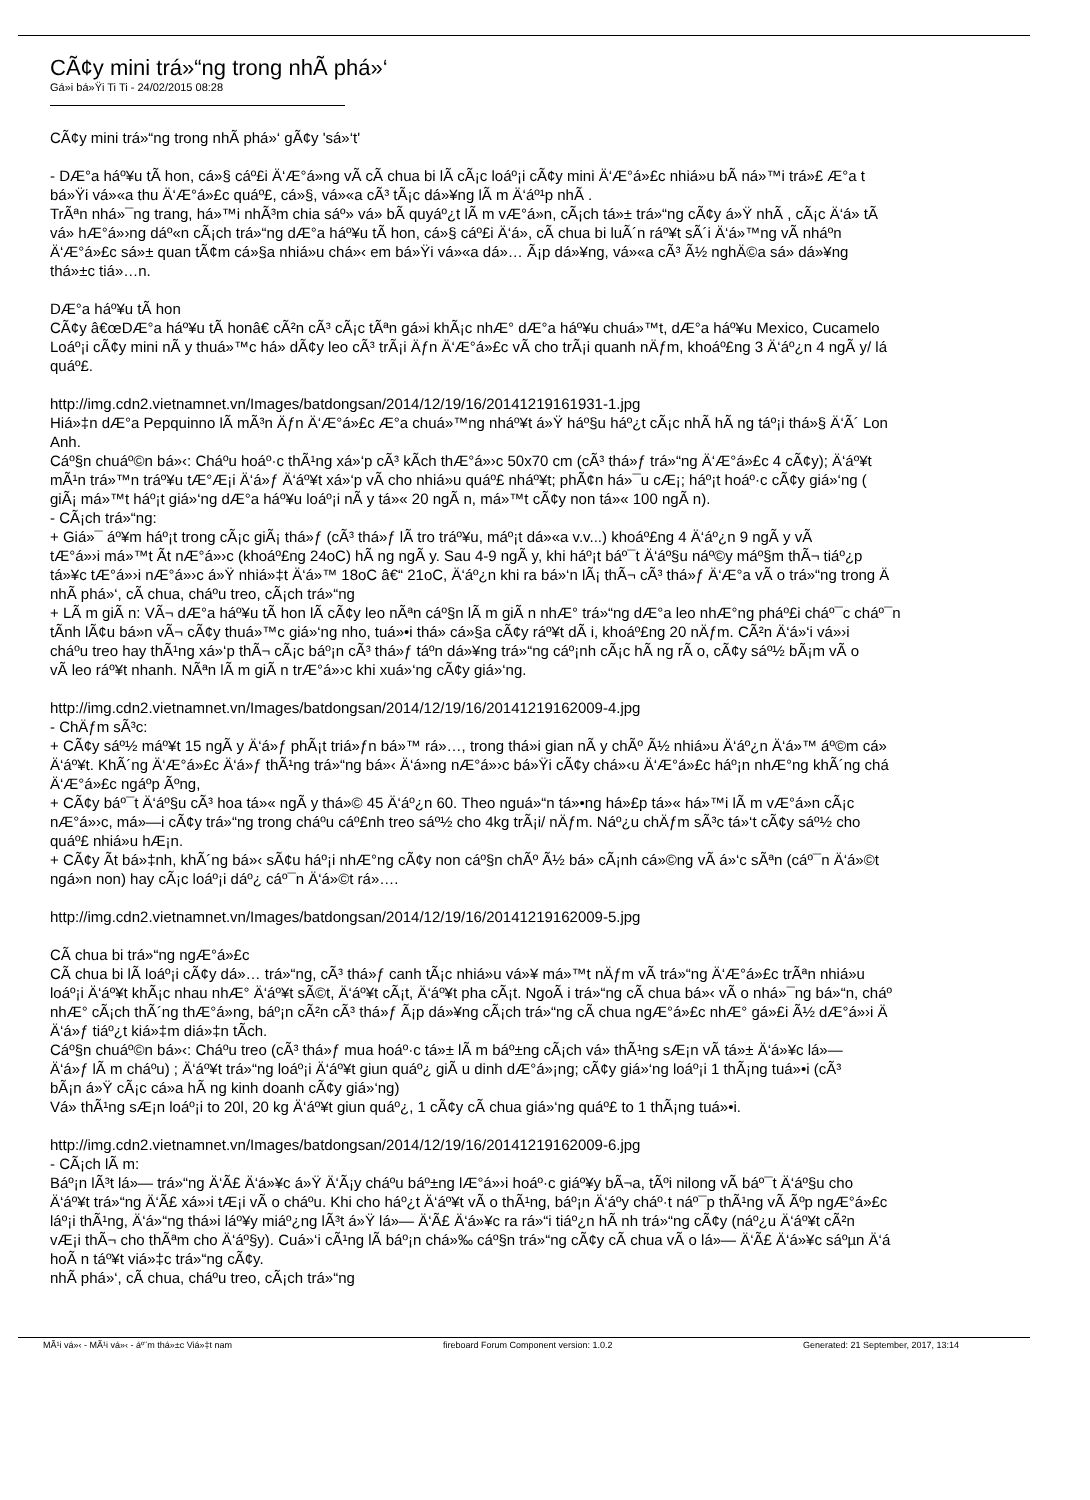CÃ¢y mini trá»“ng trong nhÃ phá»‘
Gá»­i bá»Ÿi Ti Ti - 24/02/2015 08:28
CÃ¢y mini trá»“ng trong nhÃ phá»‘ gÃ¢y 'sá»‘t'
- DÆ°a háº¥u tÃ­ hon, cá»§ cáº£i Ä‘Æ°á»ng vÃ cÃ chua bi lÃ cÃ¡c loáº¡i cÃ¢y mini Ä‘Æ°á»£c nhiá»u bÃ ná»™i trá»£ Æ°a t
bá»Ÿi vá»«a thu Ä‘Æ°á»£c quáº£, cá»§, vá»«a cÃ³ tÃ¡c dá»¥ng lÃ m Ä‘áº¹p nhÃ .
TrÃªn nhá»¯ng trang, há»™i nhÃ³m chia sáº» vá» bÃ­ quyáº¿t lÃ m vÆ°á»n, cÃ¡ch tá»± trá»“ng cÃ¢y á»Ÿ nhÃ , cÃ¡c Ä‘á» tÃ
vá» hÆ°á»›ng dáº«n cÃ¡ch trá»“ng dÆ°a háº¥u tÃ­ hon, cá»§ cáº£i Ä‘á», cÃ chua bi luÃ´n ráº¥t sÃ´i Ä‘á»™ng vÃ nháº­n
Ä‘Æ°á»£c sá»± quan tÃ¢m cá»§a nhiá»u chá»‹ em bá»Ÿi vá»«a dá»… Ã¡p dá»¥ng, vá»«a cÃ³ Ã½ nghÄ©a sá»­ dá»¥ng
thá»±c tiá»…n.
DÆ°a háº¥u tÃ­ hon
CÃ¢y â€œDÆ°a háº¥u tÃ­ honâ€ cÃ²n cÃ³ cÃ¡c tÃªn gá»i khÃ¡c nhÆ° dÆ°a háº¥u chuá»™t, dÆ°a háº¥u Mexico, Cucamelo
Loáº¡i cÃ¢y mini nÃ y thuá»™c há» dÃ¢y leo cÃ³ trÃ¡i Äƒn Ä‘Æ°á»£c vÃ cho trÃ¡i quanh nÄƒm, khoáº£ng 3 Ä‘áº¿n 4 ngÃ y/ lá
quáº£.
http://img.cdn2.vietnamnet.vn/Images/batdongsan/2014/12/19/16/20141219161931-1.jpg
Hiá»‡n dÆ°a Pepquinno lÃ mÃ³n Äƒn Ä‘Æ°á»£c Æ°a chuá»™ng nháº¥t á»Ÿ háº§u háº¿t cÃ¡c nhÃ hÃ ng táº¡i thá»§ Ä‘Ã´ Lon
Anh.
Cáº§n chuáº©n bá»‹: Cháº­u hoáº·c thÃ¹ng xá»‘p cÃ³ kÃ­ch thÆ°á»›c 50x70 cm (cÃ³ thá»ƒ trá»“ng Ä‘Æ°á»£c 4 cÃ¢y); Ä‘áº¥t
mÃ¹n trá»™n tráº¥u tÆ°Æ¡i Ä‘á»ƒ Ä‘áº¥t xá»‘p vÃ cho nhiá»u quáº£ nháº¥t; phÃ¢n há»¯u cÆ¡; háº¡t hoáº·c cÃ¢y giá»‘ng (
giÃ¡ má»™t háº¡t giá»‘ng dÆ°a háº¥u loáº¡i nÃ y tá»« 20 ngÃ n, má»™t cÃ¢y non tá»« 100 ngÃ n).
- CÃ¡ch trá»“ng:
+ Giá»¯ áº¥m háº¡t trong cÃ¡c giÃ¡ thá»ƒ (cÃ³ thá»ƒ lÃ tro tráº¥u, máº¡t dá»«a v.v...) khoáº£ng 4 Ä‘áº¿n 9 ngÃ y vÃ
tÆ°á»›i má»™t Ã­t nÆ°á»›c (khoáº£ng 24oC) hÃ ng ngÃ y. Sau 4-9 ngÃ y, khi háº¡t báº¯t Ä‘áº§u náº©y máº§m thÃ¬ tiáº¿p
tá»¥c tÆ°á»›i nÆ°á»›c á»Ÿ nhiá»‡t Ä‘á»™ 18oC â€“ 21oC, Ä‘áº¿n khi ra bá»‘n lÃ¡ thÃ¬ cÃ³ thá»ƒ Ä‘Æ°a vÃ o trá»“ng trong Ä
nhÃ phá»‘, cÃ chua, cháº­u treo, cÃ¡ch trá»“ng
+ LÃ m giÃ n: VÃ¬ dÆ°a háº¥u tÃ­ hon lÃ cÃ¢y leo nÃªn cáº§n lÃ m giÃ n nhÆ° trá»“ng dÆ°a leo nhÆ°ng pháº£i cháº¯c cháº¯n
tÃ­nh lÃ¢u bá»n vÃ¬ cÃ¢y thuá»™c giá»‘ng nho, tuá»•i thá» cá»§a cÃ¢y ráº¥t dÃ i, khoáº£ng 20 nÄƒm. CÃ²n Ä‘á»‘i vá»›i
cháº­u treo hay thÃ¹ng xá»‘p thÃ¬ cÃ¡c báº¡n cÃ³ thá»ƒ táº­n dá»¥ng trá»“ng cáº¡nh cÃ¡c hÃ ng rÃ o, cÃ¢y sáº½ bÃ¡m vÃ o
vÃ leo ráº¥t nhanh. NÃªn lÃ m giÃ n trÆ°á»›c khi xuá»‘ng cÃ¢y giá»‘ng.
http://img.cdn2.vietnamnet.vn/Images/batdongsan/2014/12/19/16/20141219162009-4.jpg
- ChÄƒm sÃ³c:
+ CÃ¢y sáº½ máº¥t 15 ngÃ y Ä‘á»ƒ phÃ¡t triá»ƒn bá»™ rá»…, trong thá»i gian nÃ y chÃº Ã½ nhiá»u Ä‘áº¿n Ä‘á»™ áº©m cá»
Ä‘áº¥t. KhÃ´ng Ä‘Æ°á»£c Ä‘á»ƒ thÃ¹ng trá»“ng bá»‹ Ä‘á»ng nÆ°á»›c bá»Ÿi cÃ¢y chá»‹u Ä‘Æ°á»£c háº¡n nhÆ°ng khÃ´ng chá
Ä‘Æ°á»£c ngáº­p Ãºng,
+ CÃ¢y báº¯t Ä‘áº§u cÃ³ hoa tá»« ngÃ y thá»© 45 Ä‘áº¿n 60. Theo nguá»“n tá»•ng há»£p tá»« há»™i lÃ m vÆ°á»n cÃ¡c
nÆ°á»›c, má»—i cÃ¢y trá»“ng trong cháº­u cáº£nh treo sáº½ cho 4kg trÃ¡i/ nÄƒm. Náº¿u chÄƒm sÃ³c tá»‘t cÃ¢y sáº½ cho
quáº£ nhiá»u hÆ¡n.
+ CÃ¢y Ã­t bá»‡nh, khÃ´ng bá»‹ sÃ¢u háº¡i nhÆ°ng cÃ¢y non cáº§n chÃº Ã½ bá» cÃ¡nh cá»©ng vÃ á»‘c sÃªn (cáº¯n Ä‘á»©t
ngá»n non) hay cÃ¡c loáº¡i dáº¿ cáº¯n Ä‘á»©t rá»….
http://img.cdn2.vietnamnet.vn/Images/batdongsan/2014/12/19/16/20141219162009-5.jpg
CÃ chua bi trá»“ng ngÆ°á»£c
CÃ chua bi lÃ loáº¡i cÃ¢y dá»… trá»“ng, cÃ³ thá»ƒ canh tÃ¡c nhiá»u vá»¥ má»™t nÄƒm vÃ trá»“ng Ä‘Æ°á»£c trÃªn nhiá»u
loáº¡i Ä‘áº¥t khÃ¡c nhau nhÆ° Ä‘áº¥t sÃ©t, Ä‘áº¥t cÃ¡t, Ä‘áº¥t pha cÃ¡t. NgoÃ i trá»“ng cÃ chua bá»‹ vÃ o nhá»¯ng bá»“n, cháº­
nhÆ° cÃ¡ch thÃ´ng thÆ°á»ng, báº¡n cÃ²n cÃ³ thá»ƒ Ã¡p dá»¥ng cÃ¡ch trá»“ng cÃ chua ngÆ°á»£c nhÆ° gá»£i Ã½ dÆ°á»›i Ä
Ä‘á»ƒ tiáº¿t kiá»‡m diá»‡n tÃ­ch.
Cáº§n chuáº©n bá»‹: Cháº­u treo (cÃ³ thá»ƒ mua hoáº·c tá»± lÃ m báº±ng cÃ¡ch vá» thÃ¹ng sÆ¡n vÃ tá»± Ä‘á»¥c lá»—
Ä‘á»ƒ lÃ m cháº­u) ; Ä‘áº¥t trá»“ng loáº¡i Ä‘áº¥t giun quáº¿ giÃ u dinh dÆ°á»¡ng; cÃ¢y giá»‘ng loáº¡i 1 thÃ¡ng tuá»•i (cÃ³
bÃ¡n á»Ÿ cÃ¡c cá»­a hÃ ng kinh doanh cÃ¢y giá»‘ng)
Vá» thÃ¹ng sÆ¡n loáº¡i to 20l, 20 kg Ä‘áº¥t giun quáº¿, 1 cÃ¢y cÃ chua giá»‘ng quáº£ to 1 thÃ¡ng tuá»•i.
http://img.cdn2.vietnamnet.vn/Images/batdongsan/2014/12/19/16/20141219162009-6.jpg
- CÃ¡ch lÃ m:
Báº¡n lÃ³t lá»— trá»“ng Ä‘Ã£ Ä‘á»¥c á»Ÿ Ä‘Ã¡y cháº­u báº±ng lÆ°á»›i hoáº·c giáº¥y bÃ¬a, tÃºi nilong vÃ báº¯t Ä‘áº§u cho
Ä‘áº¥t trá»“ng Ä‘Ã£ xá»›i tÆ¡i vÃ o cháº­u. Khi cho háº¿t Ä‘áº¥t vÃ o thÃ¹ng, báº¡n Ä‘áº­y cháº·t náº¯p thÃ¹ng vÃ Ãºp ngÆ°á»£c
láº¡i thÃ¹ng, Ä‘á»“ng thá»i láº¥y miáº¿ng lÃ³t á»Ÿ lá»— Ä‘Ã£ Ä‘á»¥c ra rá»“i tiáº¿n hÃ nh trá»“ng cÃ¢y (náº¿u Ä‘áº¥t cÃ²n
vÆ¡i thÃ¬ cho thÃªm cho Ä‘áº§y). Cuá»‘i cÃ¹ng lÃ báº¡n chá»‰ cáº§n trá»“ng cÃ¢y cÃ chua vÃ o lá»— Ä‘Ã£ Ä‘á»¥c sáºµn Ä‘á
hoÃ n táº¥t viá»‡c trá»“ng cÃ¢y.
nhÃ phá»‘, cÃ chua, cháº­u treo, cÃ¡ch trá»“ng
MÃ¹i vá»‹ - MÃ¹i vá»‹ - áº¨m thá»±c Viá»‡t nam fireboard Forum Component version: 1.0.2 Generated: 21 September, 2017, 13:14